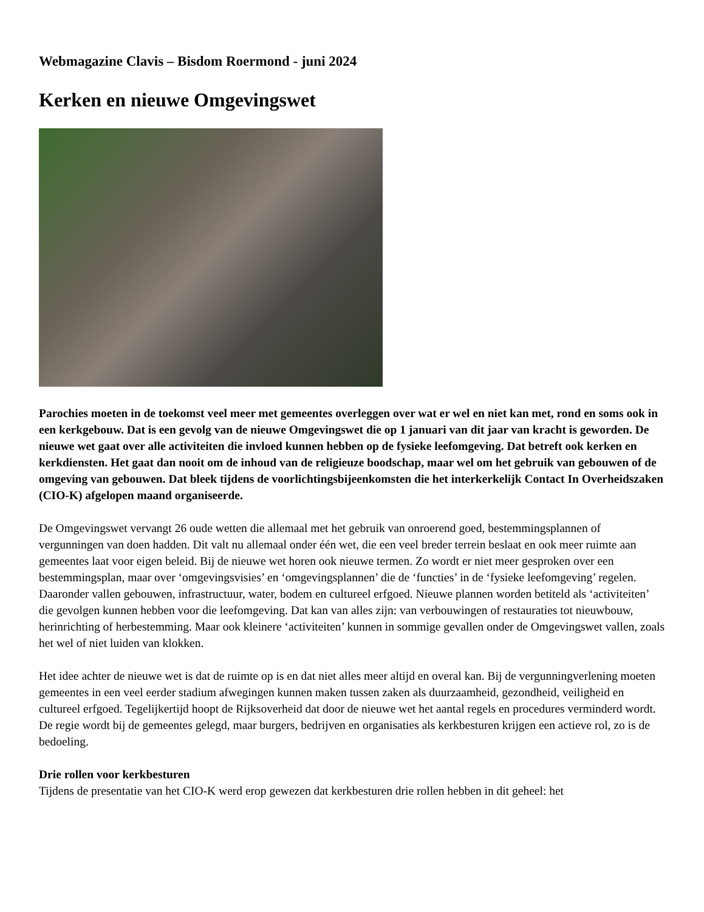Webmagazine Clavis – Bisdom Roermond - juni 2024
Kerken en nieuwe Omgevingswet
Parochies moeten in de toekomst veel meer met gemeentes overleggen over wat er wel en niet kan met, rond en soms ook in een kerkgebouw. Dat is een gevolg van de nieuwe Omgevingswet die op 1 januari van dit jaar van kracht is geworden. De nieuwe wet gaat over alle activiteiten die invloed kunnen hebben op de fysieke leefomgeving. Dat betreft ook kerken en kerkdiensten. Het gaat dan nooit om de inhoud van de religieuze boodschap, maar wel om het gebruik van gebouwen of de omgeving van gebouwen. Dat bleek tijdens de voorlichtingsbijeenkomsten die het interkerkelijk Contact In Overheidszaken (CIO-K) afgelopen maand organiseerde.
De Omgevingswet vervangt 26 oude wetten die allemaal met het gebruik van onroerend goed, bestemmingsplannen of vergunningen van doen hadden. Dit valt nu allemaal onder één wet, die een veel breder terrein beslaat en ook meer ruimte aan gemeentes laat voor eigen beleid. Bij de nieuwe wet horen ook nieuwe termen. Zo wordt er niet meer gesproken over een bestemmingsplan, maar over ‘omgevingsvisies’ en ‘omgevingsplannen’ die de ‘functies’ in de ‘fysieke leefomgeving’ regelen. Daaronder vallen gebouwen, infrastructuur, water, bodem en cultureel erfgoed. Nieuwe plannen worden betiteld als ‘activiteiten’ die gevolgen kunnen hebben voor die leefomgeving. Dat kan van alles zijn: van verbouwingen of restauraties tot nieuwbouw, herinrichting of herbestemming. Maar ook kleinere ‘activiteiten’ kunnen in sommige gevallen onder de Omgevingswet vallen, zoals het wel of niet luiden van klokken.
Het idee achter de nieuwe wet is dat de ruimte op is en dat niet alles meer altijd en overal kan. Bij de vergunningverlening moeten gemeentes in een veel eerder stadium afwegingen kunnen maken tussen zaken als duurzaamheid, gezondheid, veiligheid en cultureel erfgoed. Tegelijkertijd hoopt de Rijksoverheid dat door de nieuwe wet het aantal regels en procedures verminderd wordt. De regie wordt bij de gemeentes gelegd, maar burgers, bedrijven en organisaties als kerkbesturen krijgen een actieve rol, zo is de bedoeling.
Drie rollen voor kerkbesturen
Tijdens de presentatie van het CIO-K werd erop gewezen dat kerkbesturen drie rollen hebben in dit geheel: het